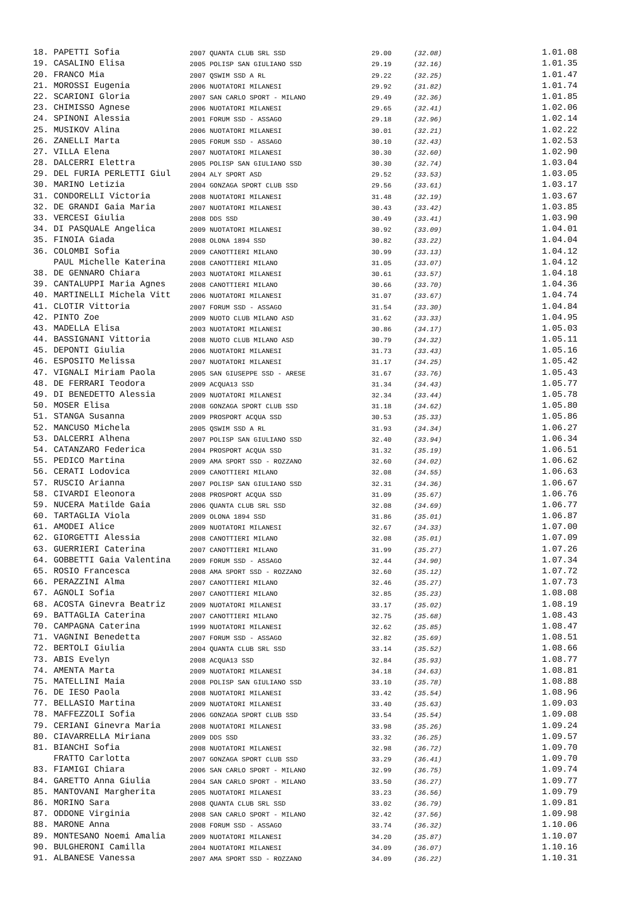| 18. | PAPETTI Sofia | 2007 QUANTA CLUB SRL SSD | 29.00 | (32.08) | 1.01.08 |
| 19. | CASALINO Elisa | 2005 POLISP SAN GIULIANO SSD | 29.19 | (32.16) | 1.01.35 |
| 20. | FRANCO Mia | 2007 QSWIM SSD A RL | 29.22 | (32.25) | 1.01.47 |
| 21. | MOROSSI Eugenia | 2006 NUOTATORI MILANESI | 29.92 | (31.82) | 1.01.74 |
| 22. | SCARIONI Gloria | 2007 SAN CARLO SPORT - MILANO | 29.49 | (32.36) | 1.01.85 |
| 23. | CHIMISSO Agnese | 2006 NUOTATORI MILANESI | 29.65 | (32.41) | 1.02.06 |
| 24. | SPINONI Alessia | 2001 FORUM SSD - ASSAGO | 29.18 | (32.96) | 1.02.14 |
| 25. | MUSIKOV Alina | 2006 NUOTATORI MILANESI | 30.01 | (32.21) | 1.02.22 |
| 26. | ZANELLI Marta | 2005 FORUM SSD - ASSAGO | 30.10 | (32.43) | 1.02.53 |
| 27. | VILLA Elena | 2007 NUOTATORI MILANESI | 30.30 | (32.60) | 1.02.90 |
| 28. | DALCERRI Elettra | 2005 POLISP SAN GIULIANO SSD | 30.30 | (32.74) | 1.03.04 |
| 29. | DEL FURIA PERLETTI Giul | 2004 ALY SPORT ASD | 29.52 | (33.53) | 1.03.05 |
| 30. | MARINO Letizia | 2004 GONZAGA SPORT CLUB SSD | 29.56 | (33.61) | 1.03.17 |
| 31. | CONDORELLI Victoria | 2008 NUOTATORI MILANESI | 31.48 | (32.19) | 1.03.67 |
| 32. | DE GRANDI Gaia Maria | 2007 NUOTATORI MILANESI | 30.43 | (33.42) | 1.03.85 |
| 33. | VERCESI Giulia | 2008 DDS SSD | 30.49 | (33.41) | 1.03.90 |
| 34. | DI PASQUALE Angelica | 2009 NUOTATORI MILANESI | 30.92 | (33.09) | 1.04.01 |
| 35. | FINOIA Giada | 2008 OLONA 1894 SSD | 30.82 | (33.22) | 1.04.04 |
| 36. | COLOMBI Sofia | 2009 CANOTTIERI MILANO | 30.99 | (33.13) | 1.04.12 |
| | PAUL Michelle Katerina | 2008 CANOTTIERI MILANO | 31.05 | (33.07) | 1.04.12 |
| 38. | DE GENNARO Chiara | 2003 NUOTATORI MILANESI | 30.61 | (33.57) | 1.04.18 |
| 39. | CANTALUPPI Maria Agnes | 2008 CANOTTIERI MILANO | 30.66 | (33.70) | 1.04.36 |
| 40. | MARTINELLI Michela Vitt | 2006 NUOTATORI MILANESI | 31.07 | (33.67) | 1.04.74 |
| 41. | CLOTIR Vittoria | 2007 FORUM SSD - ASSAGO | 31.54 | (33.30) | 1.04.84 |
| 42. | PINTO Zoe | 2009 NUOTO CLUB MILANO ASD | 31.62 | (33.33) | 1.04.95 |
| 43. | MADELLA Elisa | 2003 NUOTATORI MILANESI | 30.86 | (34.17) | 1.05.03 |
| 44. | BASSIGNANI Vittoria | 2008 NUOTO CLUB MILANO ASD | 30.79 | (34.32) | 1.05.11 |
| 45. | DEPONTI Giulia | 2006 NUOTATORI MILANESI | 31.73 | (33.43) | 1.05.16 |
| 46. | ESPOSITO Melissa | 2007 NUOTATORI MILANESI | 31.17 | (34.25) | 1.05.42 |
| 47. | VIGNALI Miriam Paola | 2005 SAN GIUSEPPE SSD - ARESE | 31.67 | (33.76) | 1.05.43 |
| 48. | DE FERRARI Teodora | 2009 ACQUA13 SSD | 31.34 | (34.43) | 1.05.77 |
| 49. | DI BENEDETTO Alessia | 2009 NUOTATORI MILANESI | 32.34 | (33.44) | 1.05.78 |
| 50. | MOSER Elisa | 2008 GONZAGA SPORT CLUB SSD | 31.18 | (34.62) | 1.05.80 |
| 51. | STANGA Susanna | 2009 PROSPORT ACQUA SSD | 30.53 | (35.33) | 1.05.86 |
| 52. | MANCUSO Michela | 2005 QSWIM SSD A RL | 31.93 | (34.34) | 1.06.27 |
| 53. | DALCERRI Alhena | 2007 POLISP SAN GIULIANO SSD | 32.40 | (33.94) | 1.06.34 |
| 54. | CATANZARO Federica | 2004 PROSPORT ACQUA SSD | 31.32 | (35.19) | 1.06.51 |
| 55. | PEDICO Martina | 2009 AMA SPORT SSD - ROZZANO | 32.60 | (34.02) | 1.06.62 |
| 56. | CERATI Lodovica | 2009 CANOTTIERI MILANO | 32.08 | (34.55) | 1.06.63 |
| 57. | RUSCIO Arianna | 2007 POLISP SAN GIULIANO SSD | 32.31 | (34.36) | 1.06.67 |
| 58. | CIVARDI Eleonora | 2008 PROSPORT ACQUA SSD | 31.09 | (35.67) | 1.06.76 |
| 59. | NUCERA Matilde Gaia | 2006 QUANTA CLUB SRL SSD | 32.08 | (34.69) | 1.06.77 |
| 60. | TARTAGLIA Viola | 2009 OLONA 1894 SSD | 31.86 | (35.01) | 1.06.87 |
| 61. | AMODEI Alice | 2009 NUOTATORI MILANESI | 32.67 | (34.33) | 1.07.00 |
| 62. | GIORGETTI Alessia | 2008 CANOTTIERI MILANO | 32.08 | (35.01) | 1.07.09 |
| 63. | GUERRIERI Caterina | 2007 CANOTTIERI MILANO | 31.99 | (35.27) | 1.07.26 |
| 64. | GOBBETTI Gaia Valentina | 2009 FORUM SSD - ASSAGO | 32.44 | (34.90) | 1.07.34 |
| 65. | ROSIO Francesca | 2008 AMA SPORT SSD - ROZZANO | 32.60 | (35.12) | 1.07.72 |
| 66. | PERAZZINI Alma | 2007 CANOTTIERI MILANO | 32.46 | (35.27) | 1.07.73 |
| 67. | AGNOLI Sofia | 2007 CANOTTIERI MILANO | 32.85 | (35.23) | 1.08.08 |
| 68. | ACOSTA Ginevra Beatriz | 2009 NUOTATORI MILANESI | 33.17 | (35.02) | 1.08.19 |
| 69. | BATTAGLIA Caterina | 2007 CANOTTIERI MILANO | 32.75 | (35.68) | 1.08.43 |
| 70. | CAMPAGNA Caterina | 1999 NUOTATORI MILANESI | 32.62 | (35.85) | 1.08.47 |
| 71. | VAGNINI Benedetta | 2007 FORUM SSD - ASSAGO | 32.82 | (35.69) | 1.08.51 |
| 72. | BERTOLI Giulia | 2004 QUANTA CLUB SRL SSD | 33.14 | (35.52) | 1.08.66 |
| 73. | ABIS Evelyn | 2008 ACQUA13 SSD | 32.84 | (35.93) | 1.08.77 |
| 74. | AMENTA Marta | 2009 NUOTATORI MILANESI | 34.18 | (34.63) | 1.08.81 |
| 75. | MATELLINI Maia | 2008 POLISP SAN GIULIANO SSD | 33.10 | (35.78) | 1.08.88 |
| 76. | DE IESO Paola | 2008 NUOTATORI MILANESI | 33.42 | (35.54) | 1.08.96 |
| 77. | BELLASIO Martina | 2009 NUOTATORI MILANESI | 33.40 | (35.63) | 1.09.03 |
| 78. | MAFFEZZOLI Sofia | 2006 GONZAGA SPORT CLUB SSD | 33.54 | (35.54) | 1.09.08 |
| 79. | CERIANI Ginevra Maria | 2008 NUOTATORI MILANESI | 33.98 | (35.26) | 1.09.24 |
| 80. | CIAVARRELLA Miriana | 2009 DDS SSD | 33.32 | (36.25) | 1.09.57 |
| 81. | BIANCHI Sofia | 2008 NUOTATORI MILANESI | 32.98 | (36.72) | 1.09.70 |
| | FRATTO Carlotta | 2007 GONZAGA SPORT CLUB SSD | 33.29 | (36.41) | 1.09.70 |
| 83. | FIAMIGI Chiara | 2006 SAN CARLO SPORT - MILANO | 32.99 | (36.75) | 1.09.74 |
| 84. | GARETTO Anna Giulia | 2004 SAN CARLO SPORT - MILANO | 33.50 | (36.27) | 1.09.77 |
| 85. | MANTOVANI Margherita | 2005 NUOTATORI MILANESI | 33.23 | (36.56) | 1.09.79 |
| 86. | MORINO Sara | 2008 QUANTA CLUB SRL SSD | 33.02 | (36.79) | 1.09.81 |
| 87. | ODDONE Virginia | 2008 SAN CARLO SPORT - MILANO | 32.42 | (37.56) | 1.09.98 |
| 88. | MARONE Anna | 2008 FORUM SSD - ASSAGO | 33.74 | (36.32) | 1.10.06 |
| 89. | MONTESANO Noemi Amalia | 2009 NUOTATORI MILANESI | 34.20 | (35.87) | 1.10.07 |
| 90. | BULGHERONI Camilla | 2004 NUOTATORI MILANESI | 34.09 | (36.07) | 1.10.16 |
| 91. | ALBANESE Vanessa | 2007 AMA SPORT SSD - ROZZANO | 34.09 | (36.22) | 1.10.31 |